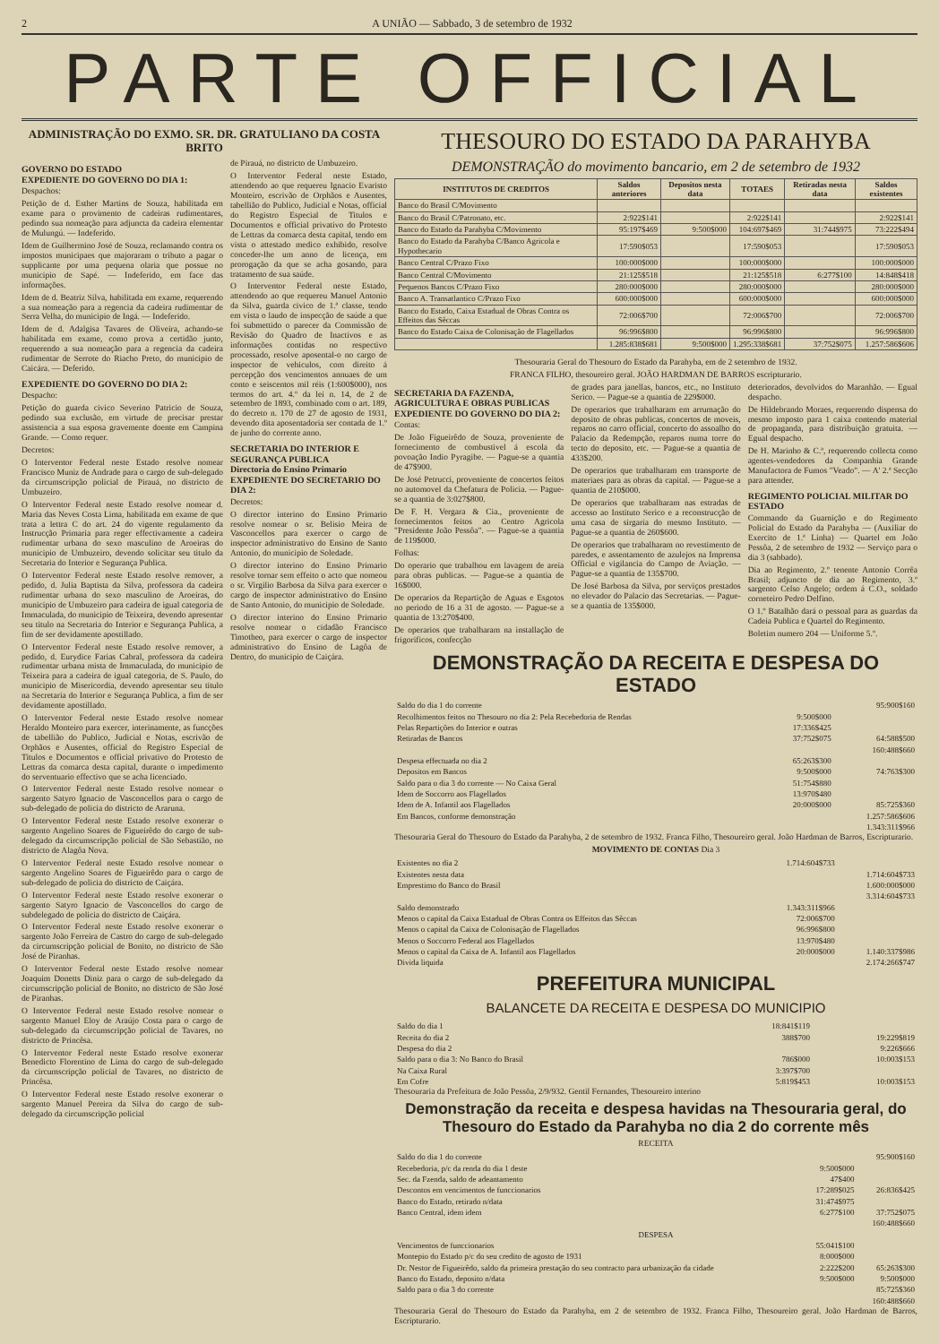2 A UNIÃO — Sabbado, 3 de setembro de 1932
PARTE OFFICIAL
ADMINISTRAÇÃO DO EXMO. SR. DR. GRATULIANO DA COSTA BRITO
GOVERNO DO ESTADO
EXPEDIENTE DO GOVERNO DO DIA 1:
Despachos:
Petição de d. Esther Martins de Souza, habilitada em exame para o provimento de cadeiras rudimentares, pedindo sua nomeação para adjuncta da cadeira elementar de Mulungú. — Indeferido.
Idem de Guilhermino José de Souza, reclamando contra os impostos municipaes que majoraram o tributo a pagar o supplicante por uma pequena olaria que possue no municipio de Sapé. — Indeferido, em face das informações.
Idem de d. Beatriz Silva, habilitada em exame, requerendo a sua nomeação para a regencia da cadeira rudimentar de Serra Velha, do municipio de Ingá. — Indeferido.
Idem de d. Adalgisa Tavares de Oliveira, achando-se habilitada em exame, como prova a certidão junto, requerendo a sua nomeação para a regencia da cadeira rudimentar de Serrote do Riacho Preto, do municipio de Caicára. — Deferido.
EXPEDIENTE DO GOVERNO DO DIA 2:
Despacho:
Petição do guarda civico Severino Patricio de Souza, pedindo sua exclusão, em virtude de precisar prestar assistencia a sua esposa gravemente doente em Campina Grande. — Como requer.
Decretos:
O Interventor Federal neste Estado resolve nomear Francisco Muniz de Andrade para o cargo de sub-delegado da circumscripção policial de Pirauá, no districto de Umbuzeiro.
O Interventor Federal neste Estado resolve nomear d. Maria das Neves Costa Lima, habilitada em exame de que trata a lettra C do art. 24 do vigente regulamento da Instrucção Primaria para reger effectivamente a cadeira rudimentar urbana do sexo masculino de Aroeiras do municipio de Umbuzeiro, devendo solicitar seu titulo da Secretaria do Interior e Segurança Publica.
O Interventor Federal neste Estado resolve remover, a pedido, d. Julia Baptista da Silva, professora da cadeira rudimentar urbana do sexo masculino de Aroeiras, do municipio de Umbuzeiro para cadeira de igual categoria de Immaculada, do municipio de Teixeira, devendo apresentar seu titulo na Secretaria do Interior e Segurança Publica, a fim de ser devidamente apostillado.
O Interventor Federal neste Estado resolve remover, a pedido, d. Eurydice Farias Cabral, professora da cadeira rudimentar urbana mista de Immaculada, do municipio de Teixeira para a cadeira de igual categoria, de S. Paulo, do municipio de Misericordia, devendo apresentar seu titulo na Secretaria do Interior e Segurança Publica, a fim de ser devidamente apostillado.
O Interventor Federal neste Estado resolve nomear Heraldo Monteiro para exercer, interinamente, as funcções de tabellião do Publico, Judicial e Notas, escrivão de Orphãos e Ausentes, official do Registro Especial de Titulos e Documentos e official privativo do Protesto de Lettras da comarca desta capital, durante o impedimento do serventuario effectivo que se acha licenciado.
O Interventor Federal neste Estado resolve nomear o sargento Satyro Ignacio de Vasconcellos para o cargo de sub-delegado de policia do districto de Araruna.
O Interventor Federal neste Estado resolve exonerar o sargento Angelino Soares de Figueirêdo do cargo de sub-delegado da circumscripção policial de São Sebastião, no districto de Alagôa Nova.
O Interventor Federal neste Estado resolve nomear o sargento Angelino Soares de Figueirêdo para o cargo de sub-delegado de policia do districto de Caiçára.
O Interventor Federal neste Estado resolve exonerar o sargento Satyro Ignacio de Vasconcellos do cargo de subdelegado de policia do districto de Caiçára.
O Interventor Federal neste Estado resolve exonerar o sargento João Ferreira de Castro do cargo de sub-delegado da circumscripção policial de Bonito, no districto de São José de Piranhas.
O Interventor Federal neste Estado resolve nomear Joaquim Donetts Diniz para o cargo de sub-delegado da circumscripção policial de Bonito, no districto de São José de Piranhas.
O Interventor Federal neste Estado resolve nomear o sargento Manuel Eloy de Araújo Costa para o cargo de sub-delegado da circumscripção policial de Tavares, no districto de Princêsa.
O Interventor Federal neste Estado resolve exonerar Benedicto Florentino de Lima do cargo de sub-delegado da circumscripção policial de Tavares, no districto de Princêsa.
O Interventor Federal neste Estado resolve exonerar o sargento Manuel Pereira da Silva do cargo de sub-delegado da circumscripção policial
de Pirauá, no districto de Umbuzeiro.
O Interventor Federal neste Estado, attendendo ao que requereu Ignacio Evaristo Monteiro, escrivão de Orphãos e Ausentes, tabellião do Publico, Judicial e Notas, official do Registro Especial de Titulos e Documentos e official privativo do Protesto de Lettras da comarca desta capital, tendo em vista o attestado medico exhibido, resolve conceder-lhe um anno de licença, em prorogação da que se acha gosando, para tratamento de sua saúde.
O Interventor Federal neste Estado, attendendo ao que requereu Manuel Antonio da Silva, guarda civico de 1.ª classe, tendo em vista o laudo de inspecção de saúde a que foi submettido o parecer da Commissão de Revisão do Quadro de Inactivos e as informações contidas no respectivo processado, resolve aposental-o no cargo de inspector de vehiculos, com direito á percepção dos vencimentos annuaes de um conto e seiscentos mil réis (1:600$000), nos termos do art. 4.º da lei n. 14, de 2 de setembro de 1893, combinado com o art. 189, do decreto n. 170 de 27 de agosto de 1931, devendo dita aposentadoria ser contada de 1.º de junho do corrente anno.
SECRETARIA DO INTERIOR E SEGURANÇA PUBLICA
Directoria do Ensino Primario
EXPEDIENTE DO SECRETARIO DO DIA 2:
Decretos:
O director interino do Ensino Primario resolve nomear o sr. Belisio Meira de Vasconcellos para exercer o cargo de inspector administrativo do Ensino de Santo Antonio, do municipio de Soledade.
O director interino do Ensino Primario resolve tornar sem effeito o acto que nomeou o sr. Virgilio Barbosa da Silva para exercer o cargo de inspector administrativo do Ensino de Santo Antonio, do municipio de Soledade.
O director interino do Ensino Primario resolve nomear o cidadão Francisco Timotheo, para exercer o cargo de inspector administrativo do Ensino de Lagôa de Dentro, do municipio de Caiçára.
THESOURO DO ESTADO DA PARAHYBA
DEMONSTRAÇÃO do movimento bancario, em 2 de setembro de 1932
| INSTITUTOS DE CREDITOS | Saldos anteriores | Depositos nesta data | TOTAES | Retiradas nesta data | Saldos existentes |
| --- | --- | --- | --- | --- | --- |
| Banco do Brasil C/Movimento | | | | | |
| Banco do Brasil C/Patronato, etc. | 2:922$141 | | 2:922$141 | | 2:922$141 |
| Banco do Estado da Parahyba C/Movimento | 95:197$469 | 9:500$000 | 104:697$469 | 31:744$975 | 73:222$494 |
| Banco do Estado da Parahyba C/Banco Agricola e Hypothecario | 17:590$053 | | 17:590$053 | | 17:590$053 |
| Banco Central C/Prazo Fixo | 100:000$000 | | 100:000$000 | | 100:000$000 |
| Banco Central C/Movimento | 21:125$518 | | 21:125$518 | 6:277$100 | 14:848$418 |
| Pequenos Bancos C/Prazo Fixo | 280:000$000 | | 280:000$000 | | 280:000$000 |
| Banco A. Transatlantico C/Prazo Fixo | 600:000$000 | | 600:000$000 | | 600:000$000 |
| Banco do Estado, Caixa Estadual de Obras Contra os Effeitos das Sêccas | 72:006$700 | | 72:006$700 | | 72:006$700 |
| Banco do Estado Caixa de Colonisação de Flagellados | 96:996$800 | | 96:996$800 | | 96:996$800 |
| | 1.285:838$681 | 9:500$000 | 1.295:338$681 | 37:752$075 | 1.257:586$606 |
Thesouraria Geral do Thesouro do Estado da Parahyba, em de 2 setembro de 1932.
FRANCA FILHO, thesoureiro geral. JOÃO HARDMAN DE BARROS escripturario.
SECRETARIA DA FAZENDA, AGRICULTURA E OBRAS PUBLICAS
EXPEDIENTE DO GOVERNO DO DIA 2:
Contas:
De João Figueirêdo de Souza, proveniente de fornecimento de combustivel á escola da povoação Indio Pyragibe. — Pague-se a quantia de 47$900.
De José Petrucci, proveniente de concertos feitos no automovel da Chefatura de Policia. — Pague-se a quantia de 3:027$800.
De F. H. Vergara & Cia., proveniente de fornecimentos feitos ao Centro Agricola "Presidente João Pessôa". — Pague-se a quantia de 119$000.
Folhas:
Do operario que trabalhou em lavagem de areia para obras publicas. — Pague-se a quantia de 16$000.
De operarios da Repartição de Aguas e Esgotos no periodo de 16 a 31 de agosto. — Pague-se a quantia de 13:270$400.
De operarios que trabalharam na installação de frigorificos, confecção
de grades para janellas, bancos, etc., no Instituto Serico. — Pague-se a quantia de 229$000.
De operarios que trabalharam em arrumação do deposito de obras publicas, concertos de moveis, reparos no carro official, concerto do assoalho do Palacio da Redempção, reparos numa torre do tecto do deposito, etc. — Pague-se a quantia de 433$200.
De operarios que trabalharam em transporte de materiaes para as obras da capital. — Pague-se a quantia de 210$000.
De operarios que trabalharam nas estradas de accesso ao Instituto Serico e a reconstrucção de uma casa de sirgaria do mesmo Instituto. — Pague-se a quantia de 260$600.
De operarios que trabalharam no revestimento de paredes, e assentamento de azulejos na Imprensa Official e vigilancia do Campo de Aviação. — Pague-se a quantia de 135$700.
De José Barbosa da Silva, por serviços prestados no elevador do Palacio das Secretarias. — Pague-se a quantia de 135$000.
deteriorados, devolvidos do Maranhão. — Egual despacho.
De Hildebrando Moraes, requerendo dispensa do mesmo imposto para 1 caixa contendo material de propaganda, para distribuição gratuita. — Egual despacho.
De H. Marinho & C.ª, requerendo collecta como agentes-vendedores da Companhia Grande Manufactora de Fumos "Veado". — A' 2.ª Secção para attender.
REGIMENTO POLICIAL MILITAR DO ESTADO
Commando da Guarnição e do Regimento Policial do Estado da Parahyba — (Auxiliar do Exercito de 1.ª Linha) — Quartel em João Pessôa, 2 de setembro de 1932 — Serviço para o dia 3 (sabbado).
Dia ao Regimento, 2.º tenente Antonio Corrêa Brasil; adjuncto de dia ao Regimento, 3.º sargento Celso Angelo; ordem á C.O., soldado corneteiro Pedro Delfino.
O 1.º Batalhão dará o pessoal para as guardas da Cadeia Publica e Quartel do Regimento.
Boletim numero 204 — Uniforme 5.º.
DEMONSTRAÇÃO DA RECEITA E DESPESA DO ESTADO
| Saldo do dia 1 do corrente | | 95:900$160 |
| Recolhimentos feitos no Thesouro no dia 2: Pela Recebedoria de Rendas | 9:500$000 | |
| Pelas Repartições do Interior e outras | 17:336$425 | |
| Retiradas de Bancos | 37:752$075 | 64:588$500 |
| | | 160:488$660 |
| Despesa effectuada no dia 2 | 65:263$300 | |
| Depositos em Bancos | 9:500$000 | 74:763$300 |
| Saldo para o dia 3 do corrente — No Caixa Geral | 51:754$880 | |
| Idem de Soccorro aos Flagellados | 13:970$480 | |
| Idem de A. Infantil aos Flagellados | 20:000$000 | 85:725$360 |
| Em Bancos, conforme demonstração | | 1.257:586$606 |
| | | 1.343:311$966 |
Thesouraria Geral do Thesouro do Estado da Parahyba, 2 de setembro de 1932. Franca Filho, Thesoureiro geral. João Hardman de Barros, Escripturario.
MOVIMENTO DE CONTAS Dia 3
| Existentes no dia 2 | 1.714:604$733 | |
| Existentes nesta data | | 1.714:604$733 |
| Emprestimo do Banco do Brasil | | 1.600:000$000 |
| | | 3.314:604$733 |
| Saldo demonstrado | 1.343:311$966 | |
| Menos o capital da Caixa Estadual de Obras Contra os Effeitos das Sêccas | 72:006$700 | |
| Menos o capital da Caixa de Colonisação de Flagellados | 96:996$800 | |
| Menos o Soccorro Federal aos Flagellados | 13:970$480 | |
| Menos o capital da Caixa de A. Infantil aos Flagellados | 20:000$000 | 1.140:337$986 |
| Divida liquida | | 2.174:266$747 |
PREFEITURA MUNICIPAL
BALANCETE DA RECEITA E DESPESA DO MUNICIPIO
| Saldo do dia 1 | 18:841$119 | |
| Receita do dia 2 | 388$700 | 19:229$819 |
| Despesa do dia 2 | | 9:226$666 |
| Saldo para o dia 3: No Banco do Brasil | 786$000 | 10:003$153 |
| Na Caixa Rural | 3:397$700 | |
| Em Cofre | 5:819$453 | 10:003$153 |
Thesouraria da Prefeitura de João Pessôa, 2/9/932. Gentil Fernandes, Thesoureiro interino
Demonstração da receita e despesa havidas na Thesouraria geral, do Thesouro do Estado da Parahyba no dia 2 do corrente mês
RECEITA
| Saldo do dia 1 do corrente | | 95:900$160 |
| Recebedoria, p/c da renda do dia 1 deste | 9:500$000 | |
| Sec. da Fzenda, saldo de adeantamento | 47$400 | |
| Descontos em vencimentos de funccionarios | 17:289$025 | 26:836$425 |
| Banco do Estado, retirado n/data | 31:474$975 | |
| Banco Central, idem idem | 6:277$100 | 37:752$075 |
| | | 160:488$660 |
| DESPESA | | |
| Vencimentos de funccionarios | 55:041$100 | |
| Montepio do Estado p/c do seu credito de agosto de 1931 | 8:000$000 | |
| Dr. Nestor de Figueirêdo, saldo da primeira prestação do seu contracto para urbanização da cidade | 2:222$200 | 65:263$300 |
| Banco do Estado, deposito n/data | 9:500$000 | 9:500$000 |
| Saldo para o dia 3 do corrente | | 85:725$360 |
| | | 160:488$660 |
Thesouraria Geral do Thesouro do Estado da Parahyba, em 2 de setembro de 1932. Franca Filho, Thesoureiro geral. João Hardman de Barros, Escripturario.